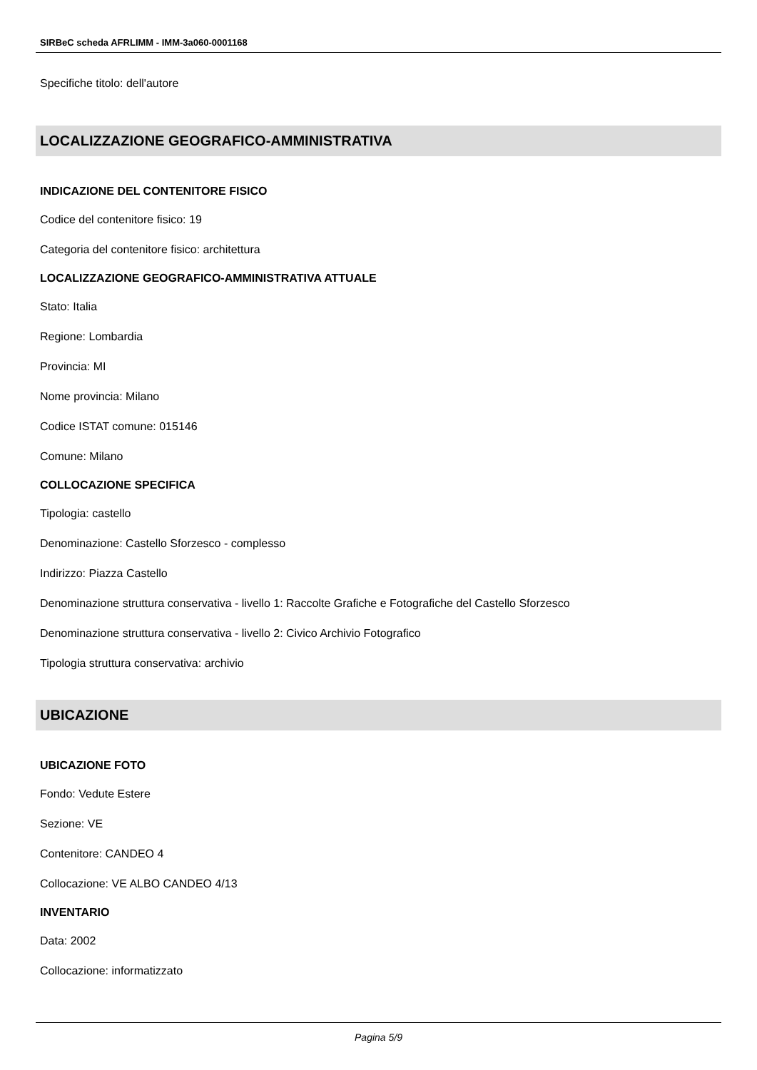SIRBeC scheda AFRLIMM - IMM-3a060-0001168
Specifiche titolo: dell'autore
LOCALIZZAZIONE GEOGRAFICO-AMMINISTRATIVA
INDICAZIONE DEL CONTENITORE FISICO
Codice del contenitore fisico: 19
Categoria del contenitore fisico: architettura
LOCALIZZAZIONE GEOGRAFICO-AMMINISTRATIVA ATTUALE
Stato: Italia
Regione: Lombardia
Provincia: MI
Nome provincia: Milano
Codice ISTAT comune: 015146
Comune: Milano
COLLOCAZIONE SPECIFICA
Tipologia: castello
Denominazione: Castello Sforzesco - complesso
Indirizzo: Piazza Castello
Denominazione struttura conservativa - livello 1: Raccolte Grafiche e Fotografiche del Castello Sforzesco
Denominazione struttura conservativa - livello 2: Civico Archivio Fotografico
Tipologia struttura conservativa: archivio
UBICAZIONE
UBICAZIONE FOTO
Fondo: Vedute Estere
Sezione: VE
Contenitore: CANDEO 4
Collocazione: VE ALBO CANDEO 4/13
INVENTARIO
Data: 2002
Collocazione: informatizzato
Pagina 5/9